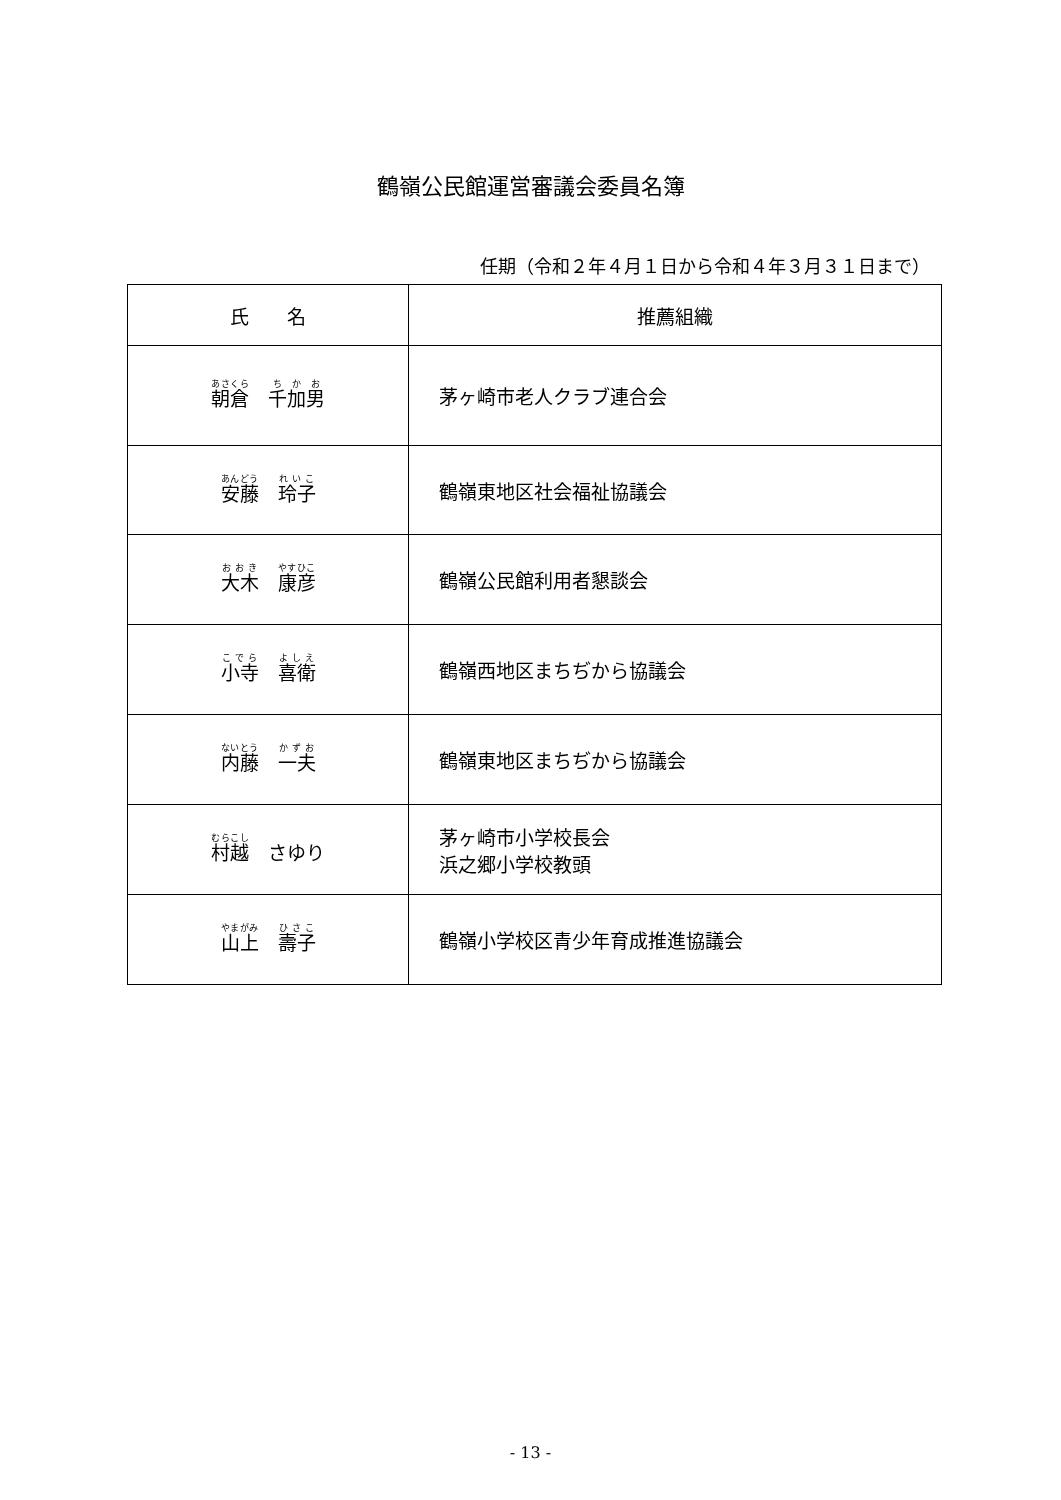鶴嶺公民館運営審議会委員名簿
任期（令和２年４月１日から令和４年３月３１日まで）
| 氏 名 | 推薦組織 |
| --- | --- |
| 朝倉 千加男 | 茅ヶ崎市老人クラブ連合会 |
| 安藤 玲子 | 鶴嶺東地区社会福祉協議会 |
| 大木 康彦 | 鶴嶺公民館利用者懇談会 |
| 小寺 喜衛 | 鶴嶺西地区まちぢから協議会 |
| 内藤 一夫 | 鶴嶺東地区まちぢから協議会 |
| 村越 さゆり | 茅ヶ崎市小学校長会 浜之郷小学校教頭 |
| 山上 壽子 | 鶴嶺小学校区青少年育成推進協議会 |
- 13 -